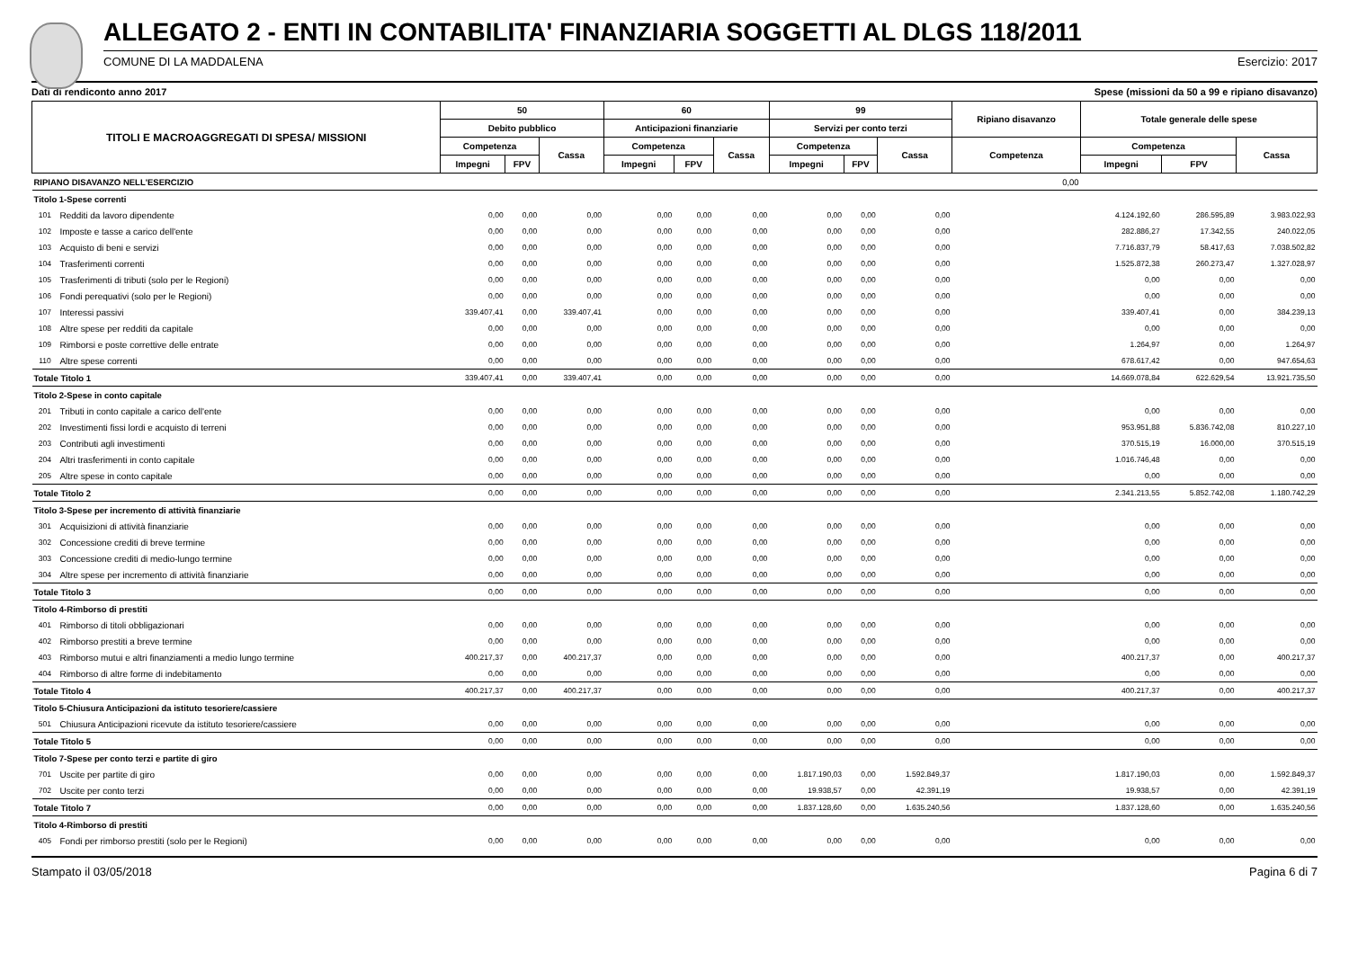ALLEGATO 2 - ENTI IN CONTABILITA' FINANZIARIA SOGGETTI AL DLGS 118/2011
COMUNE DI LA MADDALENA Esercizio: 2017
Dati di rendiconto anno 2017 Spese (missioni da 50 a 99 e ripiano disavanzo)
| TITOLI E MACROAGGREGATI DI SPESA/ MISSIONI | | 50 | | | 60 | | | 99 | | | Ripiano disavanzo | Totale generale delle spese | | |
| --- | --- | --- | --- | --- | --- | --- | --- | --- | --- | --- | --- | --- | --- | --- |
| | | Debito pubblico | | | Anticipazioni finanziarie | | | Servizi per conto terzi | | | | | | |
| | | Competenza | | Cassa | Competenza | | Cassa | Competenza | | Cassa | Competenza | Competenza | | Cassa |
| | | Impegni | FPV | | Impegni | FPV | | Impegni | FPV | | | Impegni | FPV | |
| RIPIANO DISAVANZO NELL'ESERCIZIO | | | | | | | | | | | 0,00 | | | |
| Titolo 1-Spese correnti | | | | | | | | | | | | | | |
| 101 | Redditi da lavoro dipendente | 0,00 | 0,00 | 0,00 | 0,00 | 0,00 | 0,00 | 0,00 | 0,00 | 0,00 | | 4.124.192,60 | 286.595,89 | 3.983.022,93 |
| 102 | Imposte e tasse a carico dell'ente | 0,00 | 0,00 | 0,00 | 0,00 | 0,00 | 0,00 | 0,00 | 0,00 | 0,00 | | 282.886,27 | 17.342,55 | 240.022,05 |
| 103 | Acquisto di beni e servizi | 0,00 | 0,00 | 0,00 | 0,00 | 0,00 | 0,00 | 0,00 | 0,00 | 0,00 | | 7.716.837,79 | 58.417,63 | 7.038.502,82 |
| 104 | Trasferimenti correnti | 0,00 | 0,00 | 0,00 | 0,00 | 0,00 | 0,00 | 0,00 | 0,00 | 0,00 | | 1.525.872,38 | 260.273,47 | 1.327.028,97 |
| 105 | Trasferimenti di tributi (solo per le Regioni) | 0,00 | 0,00 | 0,00 | 0,00 | 0,00 | 0,00 | 0,00 | 0,00 | 0,00 | | 0,00 | 0,00 | 0,00 |
| 106 | Fondi perequativi (solo per le Regioni) | 0,00 | 0,00 | 0,00 | 0,00 | 0,00 | 0,00 | 0,00 | 0,00 | 0,00 | | 0,00 | 0,00 | 0,00 |
| 107 | Interessi passivi | 339.407,41 | 0,00 | 339.407,41 | 0,00 | 0,00 | 0,00 | 0,00 | 0,00 | 0,00 | | 339.407,41 | 0,00 | 384.239,13 |
| 108 | Altre spese per redditi da capitale | 0,00 | 0,00 | 0,00 | 0,00 | 0,00 | 0,00 | 0,00 | 0,00 | 0,00 | | 0,00 | 0,00 | 0,00 |
| 109 | Rimborsi e poste correttive delle entrate | 0,00 | 0,00 | 0,00 | 0,00 | 0,00 | 0,00 | 0,00 | 0,00 | 0,00 | | 1.264,97 | 0,00 | 1.264,97 |
| 110 | Altre spese correnti | 0,00 | 0,00 | 0,00 | 0,00 | 0,00 | 0,00 | 0,00 | 0,00 | 0,00 | | 678.617,42 | 0,00 | 947.654,63 |
| Totale Titolo 1 | | 339.407,41 | 0,00 | 339.407,41 | 0,00 | 0,00 | 0,00 | 0,00 | 0,00 | 0,00 | | 14.669.078,84 | 622.629,54 | 13.921.735,50 |
| Titolo 2-Spese in conto capitale | | | | | | | | | | | | | | |
| 201 | Tributi in conto capitale a carico dell'ente | 0,00 | 0,00 | 0,00 | 0,00 | 0,00 | 0,00 | 0,00 | 0,00 | 0,00 | | 0,00 | 0,00 | 0,00 |
| 202 | Investimenti fissi lordi e acquisto di terreni | 0,00 | 0,00 | 0,00 | 0,00 | 0,00 | 0,00 | 0,00 | 0,00 | 0,00 | | 953.951,88 | 5.836.742,08 | 810.227,10 |
| 203 | Contributi agli investimenti | 0,00 | 0,00 | 0,00 | 0,00 | 0,00 | 0,00 | 0,00 | 0,00 | 0,00 | | 370.515,19 | 16.000,00 | 370.515,19 |
| 204 | Altri trasferimenti in conto capitale | 0,00 | 0,00 | 0,00 | 0,00 | 0,00 | 0,00 | 0,00 | 0,00 | 0,00 | | 1.016.746,48 | 0,00 | 0,00 |
| 205 | Altre spese in conto capitale | 0,00 | 0,00 | 0,00 | 0,00 | 0,00 | 0,00 | 0,00 | 0,00 | 0,00 | | 0,00 | 0,00 | 0,00 |
| Totale Titolo 2 | | 0,00 | 0,00 | 0,00 | 0,00 | 0,00 | 0,00 | 0,00 | 0,00 | 0,00 | | 2.341.213,55 | 5.852.742,08 | 1.180.742,29 |
| Titolo 3-Spese per incremento di attività finanziarie | | | | | | | | | | | | | | |
| 301 | Acquisizioni di attività finanziarie | 0,00 | 0,00 | 0,00 | 0,00 | 0,00 | 0,00 | 0,00 | 0,00 | 0,00 | | 0,00 | 0,00 | 0,00 |
| 302 | Concessione crediti di breve termine | 0,00 | 0,00 | 0,00 | 0,00 | 0,00 | 0,00 | 0,00 | 0,00 | 0,00 | | 0,00 | 0,00 | 0,00 |
| 303 | Concessione crediti di medio-lungo termine | 0,00 | 0,00 | 0,00 | 0,00 | 0,00 | 0,00 | 0,00 | 0,00 | 0,00 | | 0,00 | 0,00 | 0,00 |
| 304 | Altre spese per incremento di attività finanziarie | 0,00 | 0,00 | 0,00 | 0,00 | 0,00 | 0,00 | 0,00 | 0,00 | 0,00 | | 0,00 | 0,00 | 0,00 |
| Totale Titolo 3 | | 0,00 | 0,00 | 0,00 | 0,00 | 0,00 | 0,00 | 0,00 | 0,00 | 0,00 | | 0,00 | 0,00 | 0,00 |
| Titolo 4-Rimborso di prestiti | | | | | | | | | | | | | | |
| 401 | Rimborso di titoli obbligazionari | 0,00 | 0,00 | 0,00 | 0,00 | 0,00 | 0,00 | 0,00 | 0,00 | 0,00 | | 0,00 | 0,00 | 0,00 |
| 402 | Rimborso prestiti a breve termine | 0,00 | 0,00 | 0,00 | 0,00 | 0,00 | 0,00 | 0,00 | 0,00 | 0,00 | | 0,00 | 0,00 | 0,00 |
| 403 | Rimborso mutui e altri finanziamenti a medio lungo termine | 400.217,37 | 0,00 | 400.217,37 | 0,00 | 0,00 | 0,00 | 0,00 | 0,00 | 0,00 | | 400.217,37 | 0,00 | 400.217,37 |
| 404 | Rimborso di altre forme di indebitamento | 0,00 | 0,00 | 0,00 | 0,00 | 0,00 | 0,00 | 0,00 | 0,00 | 0,00 | | 0,00 | 0,00 | 0,00 |
| Totale Titolo 4 | | 400.217,37 | 0,00 | 400.217,37 | 0,00 | 0,00 | 0,00 | 0,00 | 0,00 | 0,00 | | 400.217,37 | 0,00 | 400.217,37 |
| Titolo 5-Chiusura Anticipazioni da istituto tesoriere/cassiere | | | | | | | | | | | | | | |
| 501 | Chiusura Anticipazioni ricevute da istituto tesoriere/cassiere | 0,00 | 0,00 | 0,00 | 0,00 | 0,00 | 0,00 | 0,00 | 0,00 | 0,00 | | 0,00 | 0,00 | 0,00 |
| Totale Titolo 5 | | 0,00 | 0,00 | 0,00 | 0,00 | 0,00 | 0,00 | 0,00 | 0,00 | 0,00 | | 0,00 | 0,00 | 0,00 |
| Titolo 7-Spese per conto terzi e partite di giro | | | | | | | | | | | | | | |
| 701 | Uscite per partite di giro | 0,00 | 0,00 | 0,00 | 0,00 | 0,00 | 0,00 | 1.817.190,03 | 0,00 | 1.592.849,37 | | 1.817.190,03 | 0,00 | 1.592.849,37 |
| 702 | Uscite per conto terzi | 0,00 | 0,00 | 0,00 | 0,00 | 0,00 | 0,00 | 19.938,57 | 0,00 | 42.391,19 | | 19.938,57 | 0,00 | 42.391,19 |
| Totale Titolo 7 | | 0,00 | 0,00 | 0,00 | 0,00 | 0,00 | 0,00 | 1.837.128,60 | 0,00 | 1.635.240,56 | | 1.837.128,60 | 0,00 | 1.635.240,56 |
| Titolo 4-Rimborso di prestiti | | | | | | | | | | | | | | |
| 405 | Fondi per rimborso prestiti (solo per le Regioni) | 0,00 | 0,00 | 0,00 | 0,00 | 0,00 | 0,00 | 0,00 | 0,00 | 0,00 | | 0,00 | 0,00 | 0,00 |
Stampato il 03/05/2018 Pagina 6 di 7